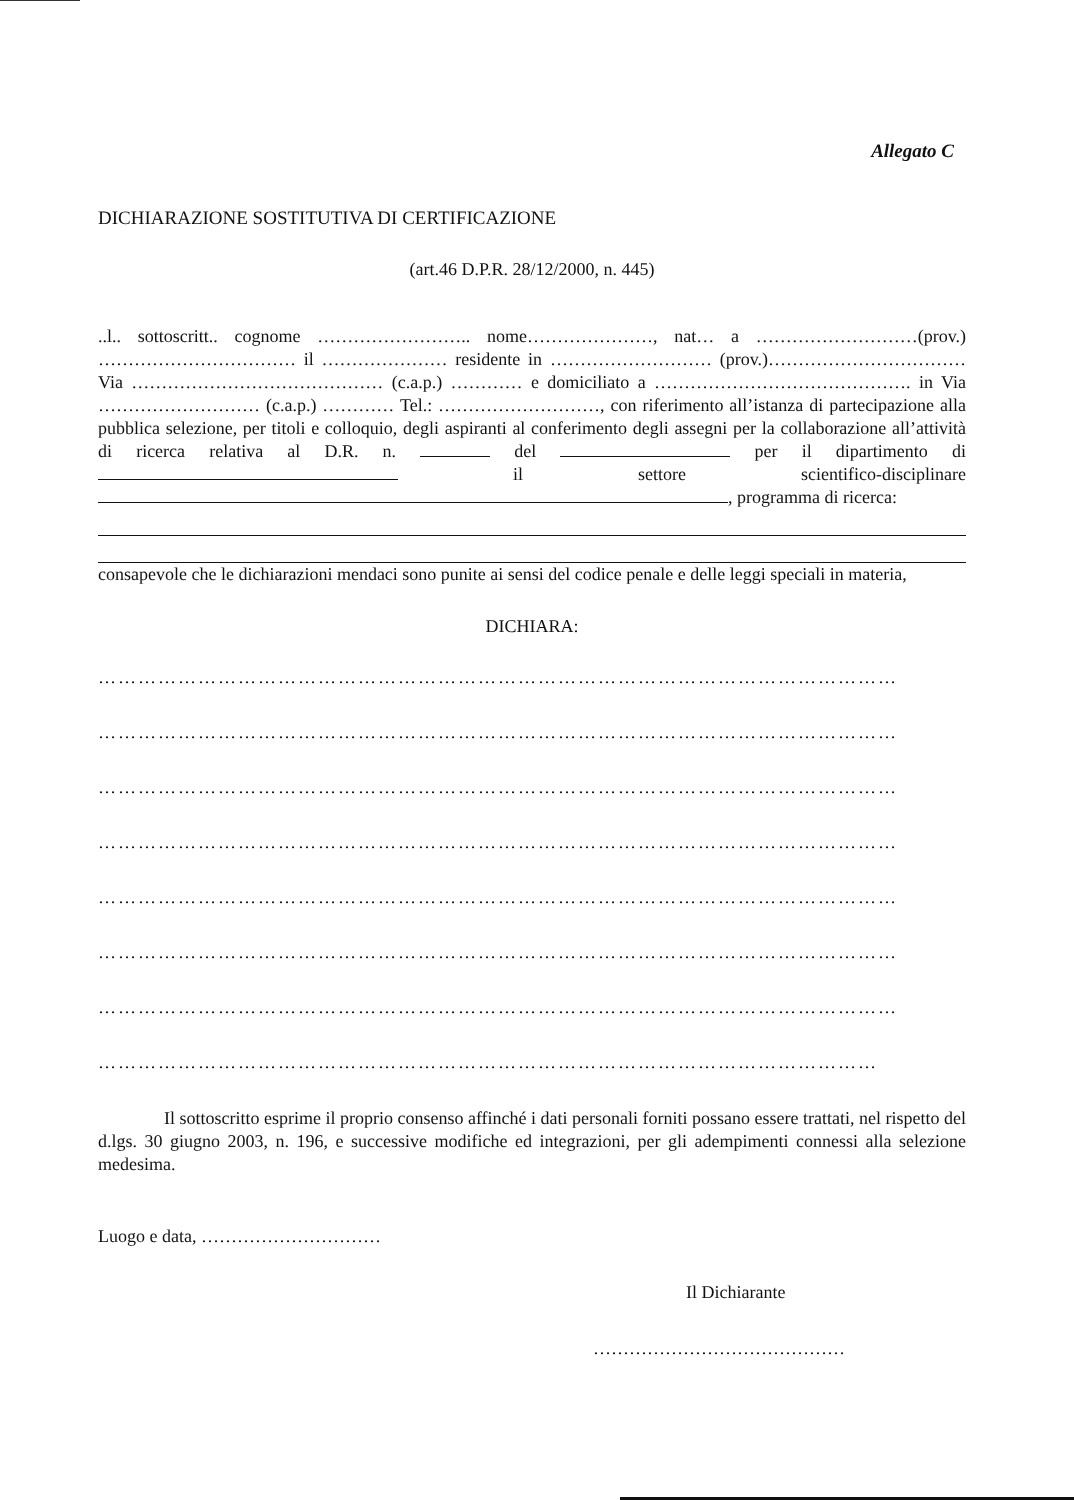Allegato C
DICHIARAZIONE SOSTITUTIVA DI CERTIFICAZIONE
(art.46 D.P.R. 28/12/2000, n. 445)
..l.. sottoscritt.. cognome …………………….. nome…………………, nat… a ………………………(prov.) …………………………… il ………………… residente in ……………………… (prov.)…………………………… Via …………………………………… (c.a.p.) ………… e domiciliato a ……………………………………. in Via ……………………… (c.a.p.) ………… Tel.: ………………………, con riferimento all’istanza di partecipazione alla pubblica selezione, per titoli e colloquio, degli aspiranti al conferimento degli assegni per la collaborazione all’attività di ricerca relativa al D.R. n. del per il dipartimento di il settore scientifico-disciplinare , programma di ricerca:
consapevole che le dichiarazioni mendaci sono punite ai sensi del codice penale e delle leggi speciali in materia,
DICHIARA:
…………………………………………………………………………………………………………
…………………………………………………………………………………………………………
…………………………………………………………………………………………………………
…………………………………………………………………………………………………………
…………………………………………………………………………………………………………
…………………………………………………………………………………………………………
…………………………………………………………………………………………………………
………………………………………………………………………………………………………
Il sottoscritto esprime il proprio consenso affinché i dati personali forniti possano essere trattati, nel rispetto del d.lgs. 30 giugno 2003, n. 196, e successive modifiche ed integrazioni, per gli adempimenti connessi alla selezione medesima.
Luogo e data, …………………………
Il Dichiarante
……………………………………